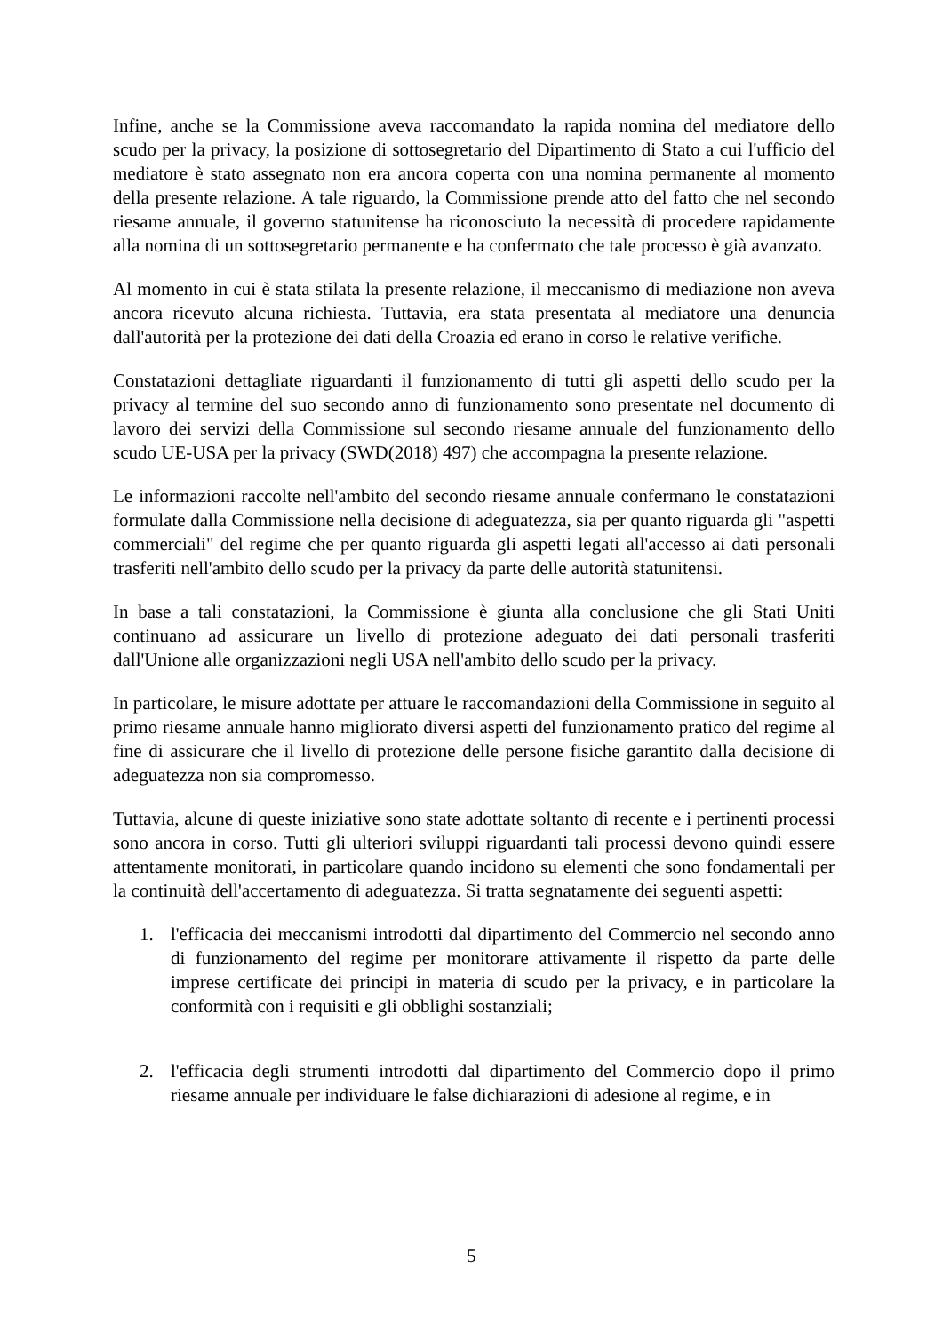Infine, anche se la Commissione aveva raccomandato la rapida nomina del mediatore dello scudo per la privacy, la posizione di sottosegretario del Dipartimento di Stato a cui l'ufficio del mediatore è stato assegnato non era ancora coperta con una nomina permanente al momento della presente relazione. A tale riguardo, la Commissione prende atto del fatto che nel secondo riesame annuale, il governo statunitense ha riconosciuto la necessità di procedere rapidamente alla nomina di un sottosegretario permanente e ha confermato che tale processo è già avanzato.
Al momento in cui è stata stilata la presente relazione, il meccanismo di mediazione non aveva ancora ricevuto alcuna richiesta. Tuttavia, era stata presentata al mediatore una denuncia dall'autorità per la protezione dei dati della Croazia ed erano in corso le relative verifiche.
Constatazioni dettagliate riguardanti il funzionamento di tutti gli aspetti dello scudo per la privacy al termine del suo secondo anno di funzionamento sono presentate nel documento di lavoro dei servizi della Commissione sul secondo riesame annuale del funzionamento dello scudo UE-USA per la privacy (SWD(2018) 497) che accompagna la presente relazione.
Le informazioni raccolte nell'ambito del secondo riesame annuale confermano le constatazioni formulate dalla Commissione nella decisione di adeguatezza, sia per quanto riguarda gli "aspetti commerciali" del regime che per quanto riguarda gli aspetti legati all'accesso ai dati personali trasferiti nell'ambito dello scudo per la privacy da parte delle autorità statunitensi.
In base a tali constatazioni, la Commissione è giunta alla conclusione che gli Stati Uniti continuano ad assicurare un livello di protezione adeguato dei dati personali trasferiti dall'Unione alle organizzazioni negli USA nell'ambito dello scudo per la privacy.
In particolare, le misure adottate per attuare le raccomandazioni della Commissione in seguito al primo riesame annuale hanno migliorato diversi aspetti del funzionamento pratico del regime al fine di assicurare che il livello di protezione delle persone fisiche garantito dalla decisione di adeguatezza non sia compromesso.
Tuttavia, alcune di queste iniziative sono state adottate soltanto di recente e i pertinenti processi sono ancora in corso. Tutti gli ulteriori sviluppi riguardanti tali processi devono quindi essere attentamente monitorati, in particolare quando incidono su elementi che sono fondamentali per la continuità dell'accertamento di adeguatezza. Si tratta segnatamente dei seguenti aspetti:
1. l'efficacia dei meccanismi introdotti dal dipartimento del Commercio nel secondo anno di funzionamento del regime per monitorare attivamente il rispetto da parte delle imprese certificate dei principi in materia di scudo per la privacy, e in particolare la conformità con i requisiti e gli obblighi sostanziali;
2. l'efficacia degli strumenti introdotti dal dipartimento del Commercio dopo il primo riesame annuale per individuare le false dichiarazioni di adesione al regime, e in
5